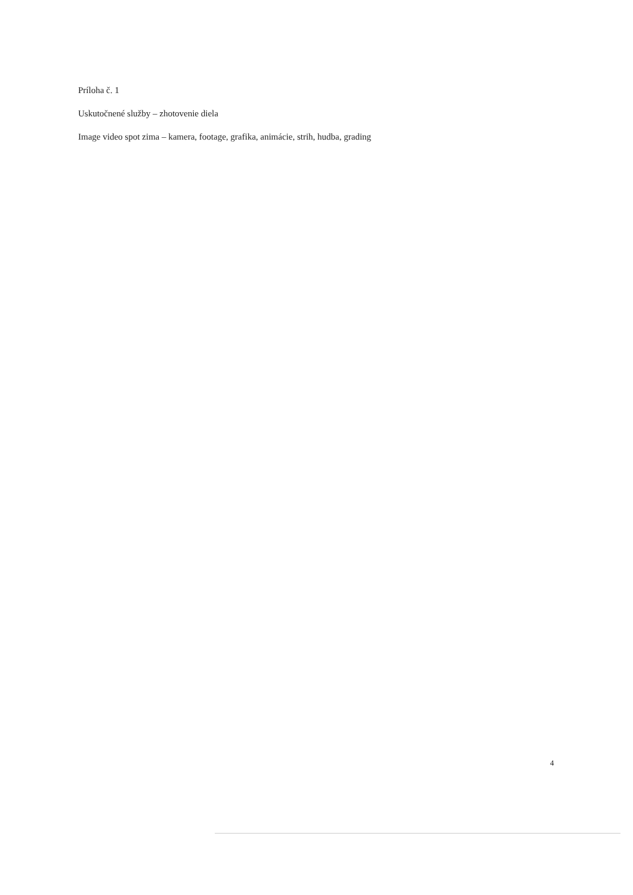Príloha č. 1
Uskutočnené služby – zhotovenie diela
Image video spot zima – kamera, footage, grafika, animácie, strih, hudba, grading
4